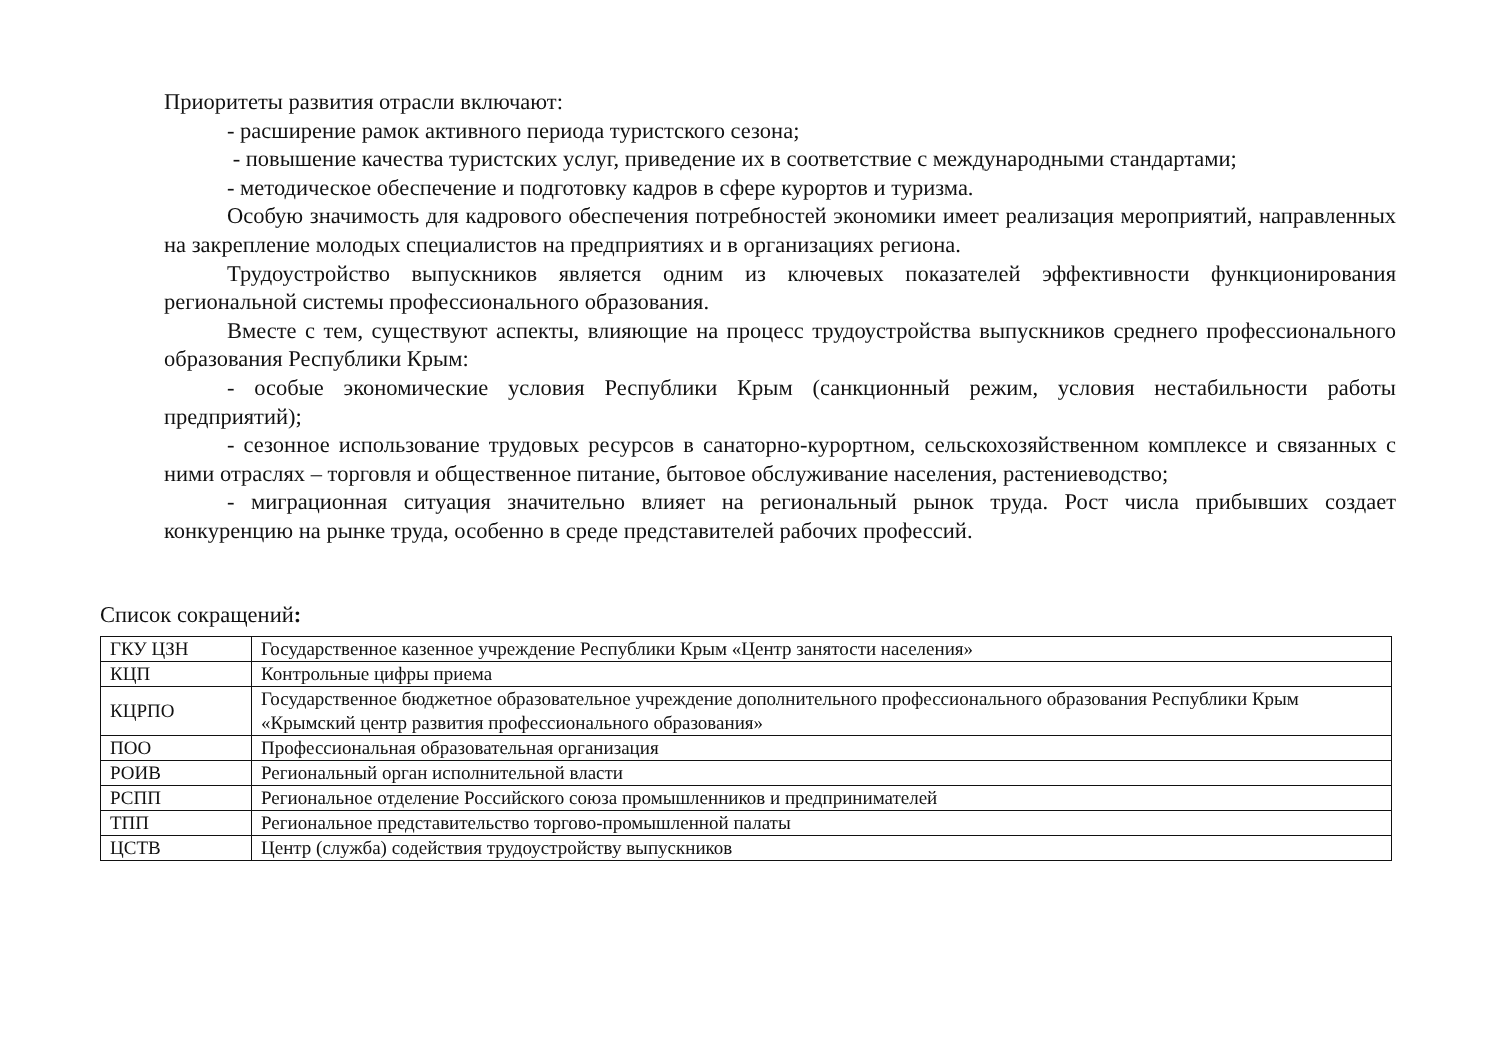Приоритеты развития отрасли включают:
- расширение рамок активного периода туристского сезона;
- повышение качества туристских услуг, приведение их в соответствие с международными стандартами;
- методическое обеспечение и подготовку кадров в сфере курортов и туризма.
Особую значимость для кадрового обеспечения потребностей экономики имеет реализация мероприятий, направленных на закрепление молодых специалистов на предприятиях и в организациях региона.
Трудоустройство выпускников является одним из ключевых показателей эффективности функционирования региональной системы профессионального образования.
Вместе с тем, существуют аспекты, влияющие на процесс трудоустройства выпускников среднего профессионального образования Республики Крым:
- особые экономические условия Республики Крым (санкционный режим, условия нестабильности работы предприятий);
- сезонное использование трудовых ресурсов в санаторно-курортном, сельскохозяйственном комплексе и связанных с ними отраслях – торговля и общественное питание, бытовое обслуживание населения, растениеводство;
- миграционная ситуация значительно влияет на региональный рынок труда. Рост числа прибывших создает конкуренцию на рынке труда, особенно в среде представителей рабочих профессий.
Список сокращений:
| ГКУ ЦЗН | Государственное казенное учреждение Республики Крым «Центр занятости населения» |
| КЦП | Контрольные цифры приема |
| КЦРПО | Государственное бюджетное образовательное учреждение дополнительного профессионального образования Республики Крым «Крымский центр развития профессионального образования» |
| ПОО | Профессиональная образовательная организация |
| РОИВ | Региональный орган исполнительной власти |
| РСПП | Региональное отделение Российского союза промышленников и предпринимателей |
| ТПП | Региональное представительство торгово-промышленной палаты |
| ЦСТВ | Центр (служба) содействия трудоустройству выпускников |